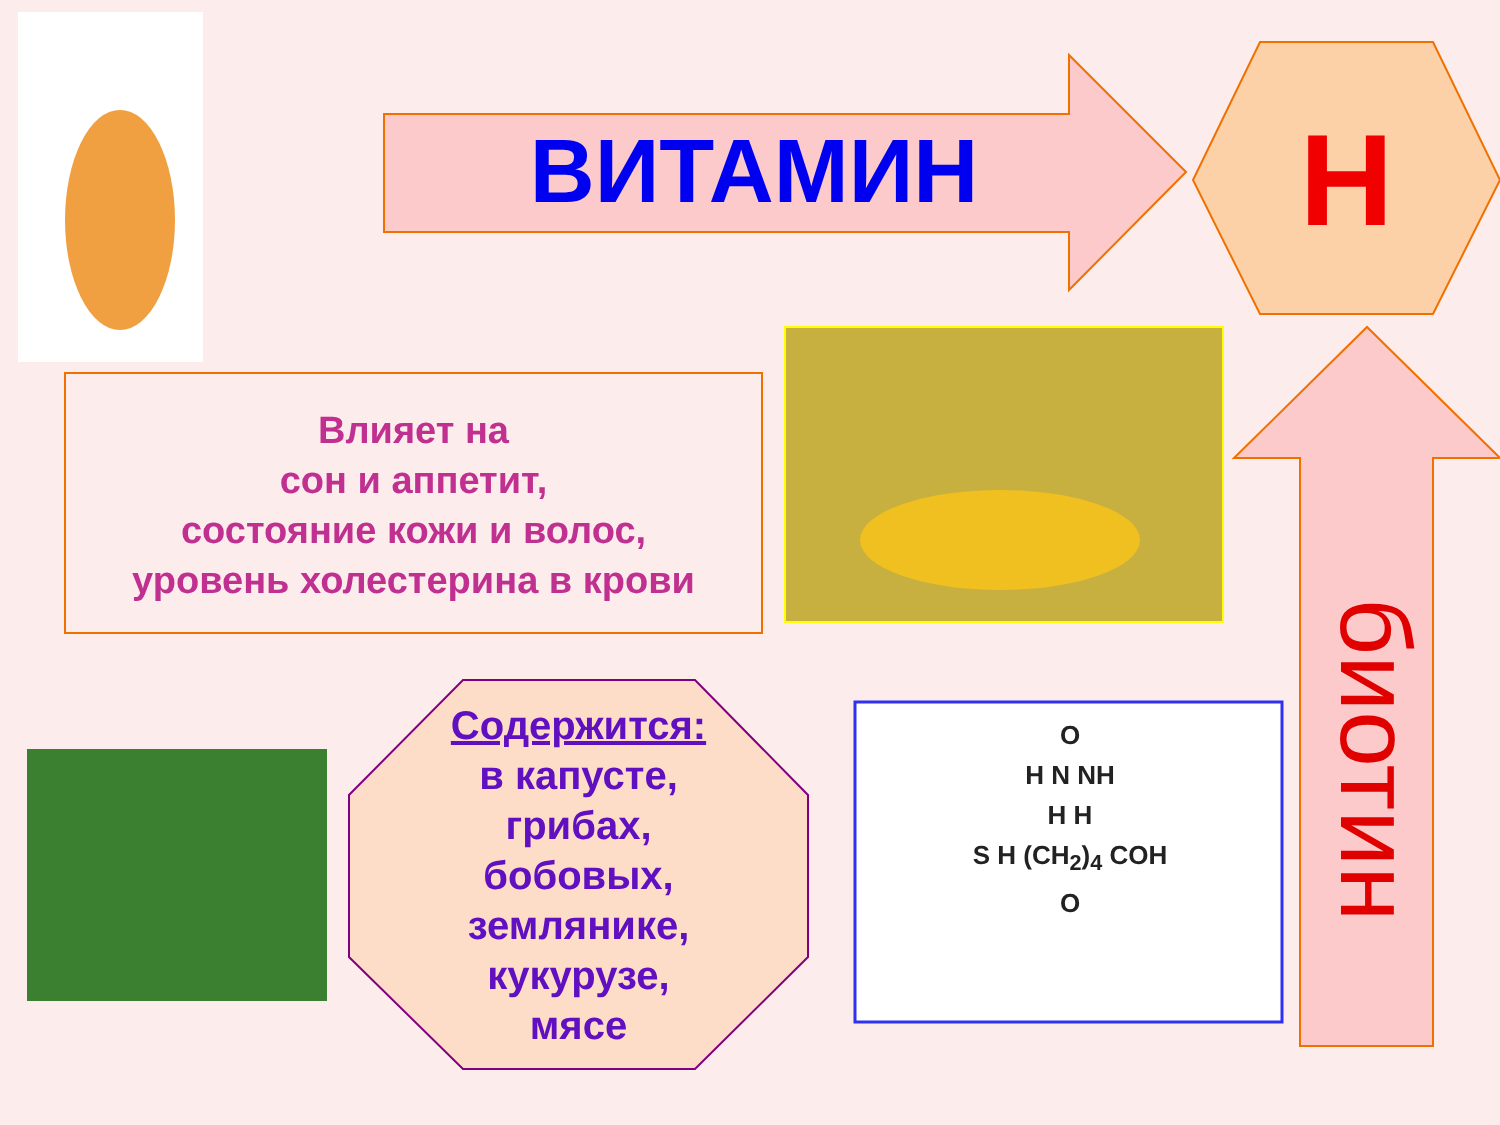ВИТАМИН Н
Влияет на
сон и аппетит,
состояние кожи и волос,
уровень холестерина в крови
биотин
Содержится:
в капусте,
грибах,
бобовых,
землянике,
кукурузе,
мясе
O
H N NH
H H
S H (CH<sub>2</sub>)<sub>4</sub> COH
O